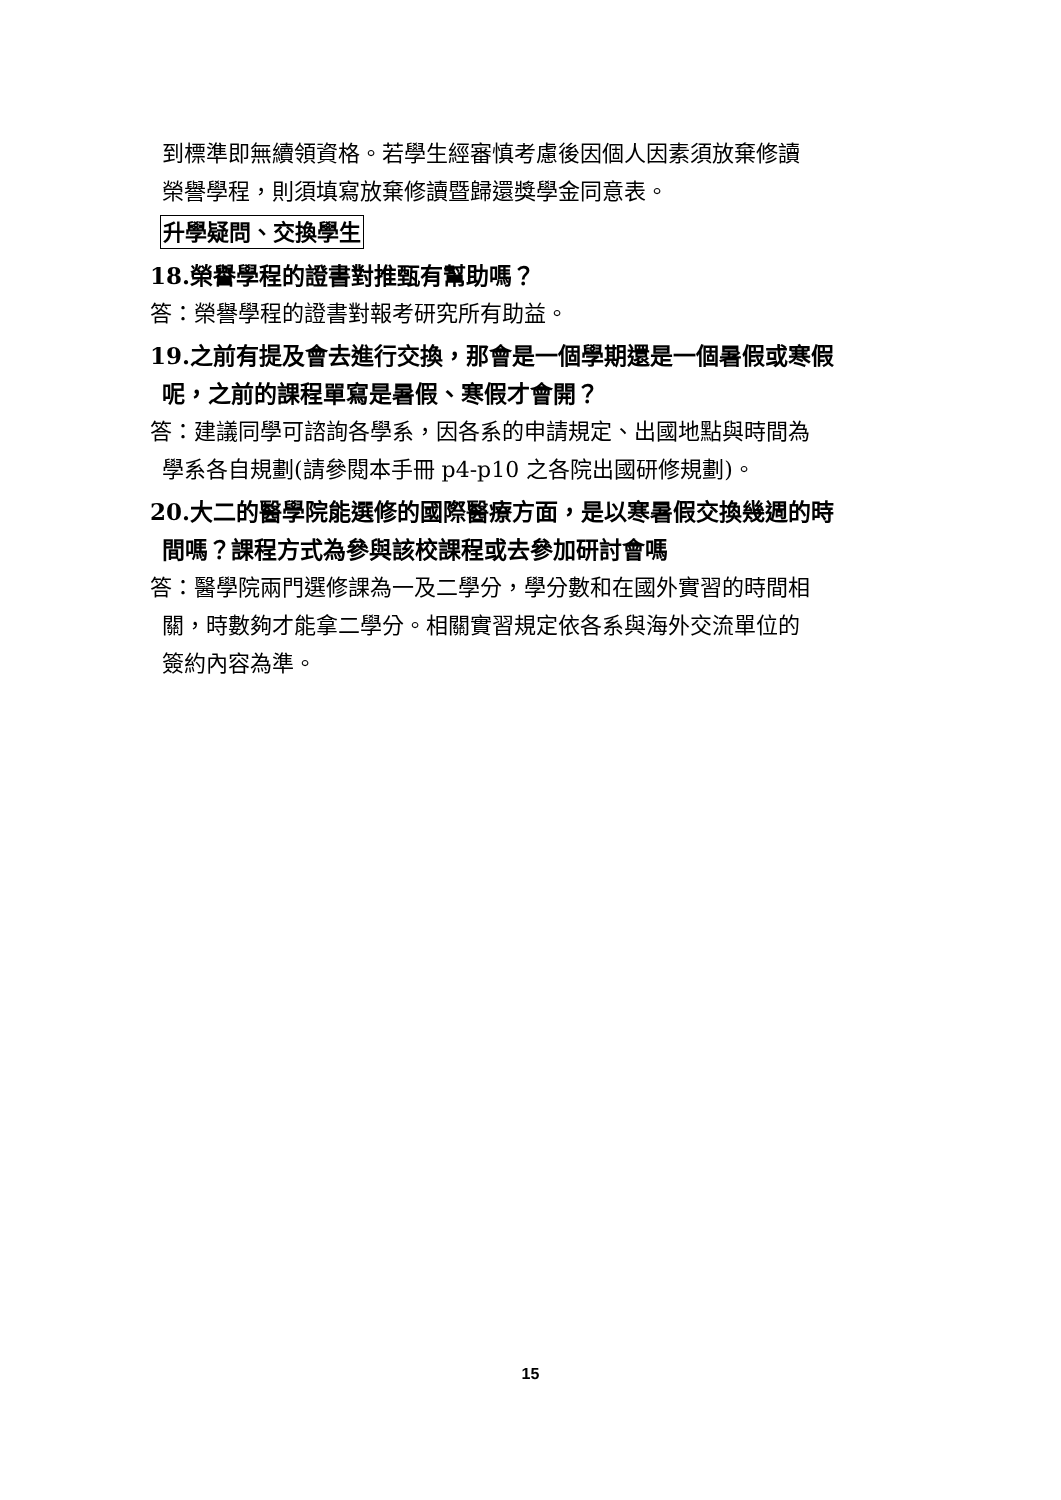到標準即無續領資格。若學生經審慎考慮後因個人因素須放棄修讀
榮譽學程，則須填寫放棄修讀暨歸還獎學金同意表。
升學疑問、交換學生
18.榮譽學程的證書對推甄有幫助嗎？
答：榮譽學程的證書對報考研究所有助益。
19.之前有提及會去進行交換，那會是一個學期還是一個暑假或寒假
呢，之前的課程單寫是暑假、寒假才會開？
答：建議同學可諮詢各學系，因各系的申請規定、出國地點與時間為
學系各自規劃(請參閱本手冊 p4-p10 之各院出國研修規劃)。
20.大二的醫學院能選修的國際醫療方面，是以寒暑假交換幾週的時
間嗎？課程方式為參與該校課程或去參加研討會嗎
答：醫學院兩門選修課為一及二學分，學分數和在國外實習的時間相
關，時數夠才能拿二學分。相關實習規定依各系與海外交流單位的
簽約內容為準。
15